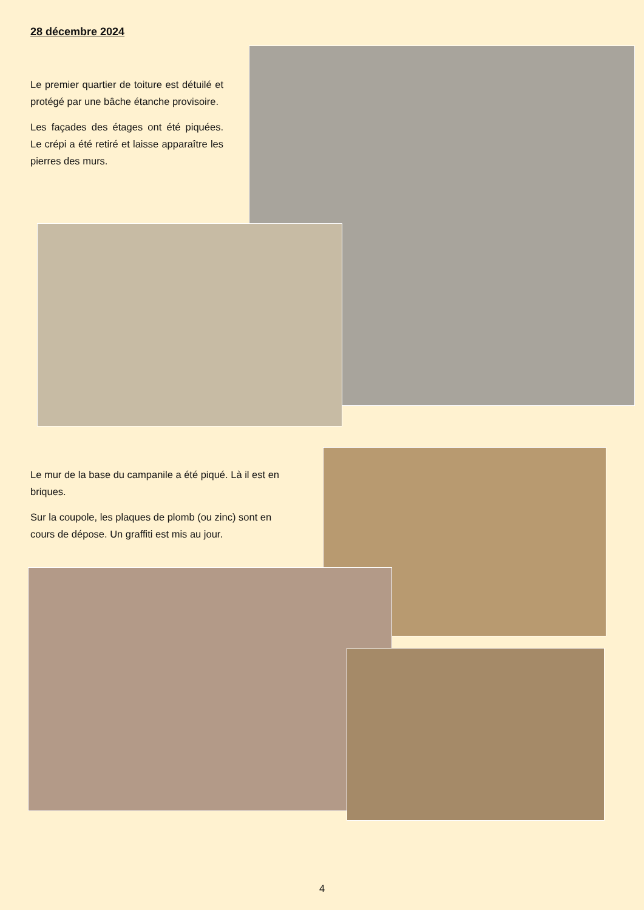28 décembre 2024
Le premier quartier de toiture est détuilé et protégé par une bâche étanche provisoire.
Les façades des étages ont été piquées. Le crépi a été retiré et laisse apparaître les pierres des murs.
Le mur de la base du campanile a été piqué. Là il est en briques.
Sur la coupole, les plaques de plomb (ou zinc) sont en cours de dépose. Un graffiti est mis au jour.
4